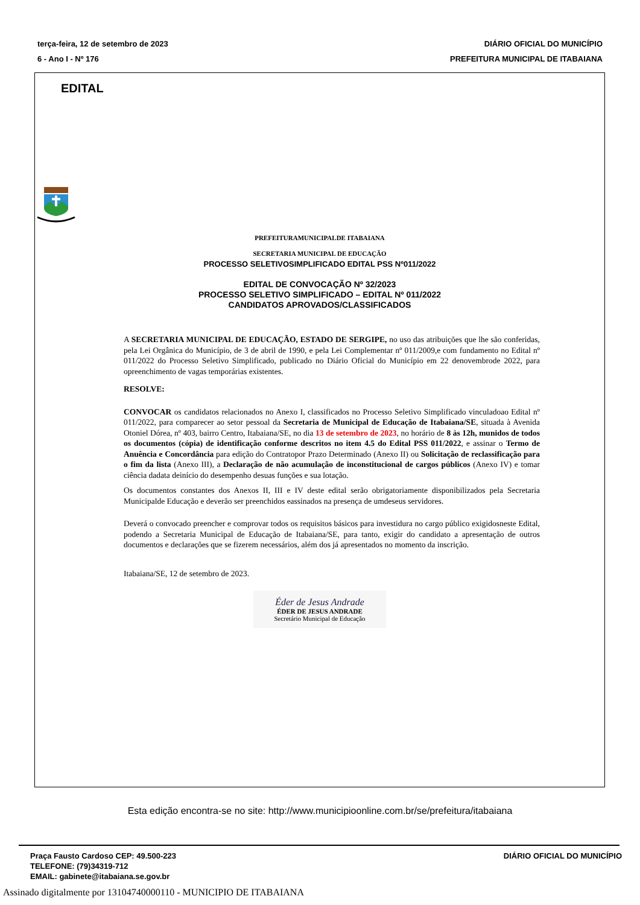terça-feira, 12 de setembro de 2023
6 - Ano I - Nº 176
DIÁRIO OFICIAL DO MUNICÍPIO
PREFEITURA MUNICIPAL DE ITABAIANA
EDITAL
PREFEITURAMUNICIPALDE ITABAIANA
SECRETARIA MUNICIPAL DE EDUCAÇÃO
PROCESSO SELETIVOSIMPLIFICADO EDITAL PSS Nº011/2022
EDITAL DE CONVOCAÇÃO Nº 32/2023
PROCESSO SELETIVO SIMPLIFICADO – EDITAL Nº 011/2022
CANDIDATOS APROVADOS/CLASSIFICADOS
A SECRETARIA MUNICIPAL DE EDUCAÇÃO, ESTADO DE SERGIPE, no uso das atribuições que lhe são conferidas, pela Lei Orgânica do Município, de 3 de abril de 1990, e pela Lei Complementar nº 011/2009,e com fundamento no Edital nº 011/2022 do Processo Seletivo Simplificado, publicado no Diário Oficial do Município em 22 denovembrode 2022, para opreenchimento de vagas temporárias existentes.
RESOLVE:
CONVOCAR os candidatos relacionados no Anexo I, classificados no Processo Seletivo Simplificado vinculadoao Edital nº 011/2022, para comparecer ao setor pessoal da Secretaria de Municipal de Educação de Itabaiana/SE, situada à Avenida Otoniel Dórea, nº 403, bairro Centro, Itabaiana/SE, no dia 13 de setembro de 2023, no horário de 8 às 12h, munidos de todos os documentos (cópia) de identificação conforme descritos no item 4.5 do Edital PSS 011/2022, e assinar o Termo de Anuência e Concordância para edição do Contratopor Prazo Determinado (Anexo II) ou Solicitação de reclassificação para o fim da lista (Anexo III), a Declaração de não acumulação de inconstitucional de cargos públicos (Anexo IV) e tomar ciência dadata deinício do desempenho desuas funções e sua lotação.
Os documentos constantes dos Anexos II, III e IV deste edital serão obrigatoriamente disponibilizados pela Secretaria Municipalde Educação e deverão ser preenchidos eassinados na presença de umdeseus servidores.
Deverá o convocado preencher e comprovar todos os requisitos básicos para investidura no cargo público exigidosneste Edital, podendo a Secretaria Municipal de Educação de Itabaiana/SE, para tanto, exigir do candidato a apresentação de outros documentos e declarações que se fizerem necessários, além dos já apresentados no momento da inscrição.
Itabaiana/SE, 12 de setembro de 2023.
Éder de Jesus Andrade
ÉDER DE JESUS ANDRADE
Secretário Municipal de Educação
Esta edição encontra-se no site: http://www.municipioonline.com.br/se/prefeitura/itabaiana
Praça Fausto Cardoso CEP: 49.500-223
TELEFONE: (79)34319-712
EMAIL: gabinete@itabaiana.se.gov.br
DIÁRIO OFICIAL DO MUNICÍPIO
Assinado digitalmente por 13104740000110 - MUNICIPIO DE ITABAIANA